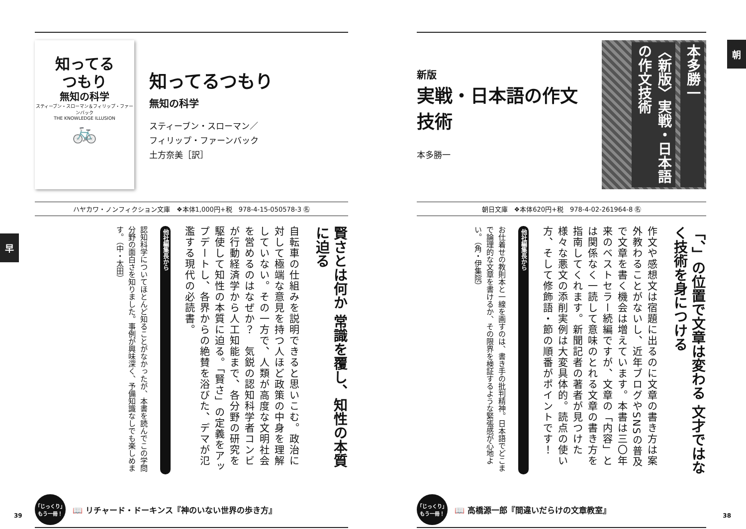朝
新版
実戦・日本語の作文技術
本多勝一
本多勝一
〈新版〉実戦・日本語の作文技術
朝日文庫　❖本体620円+税　978-4-02-261964-8 ㊔
「、」の位置で文章は変わる 文才ではなく技術を身につける
作文や感想文は宿題に出るのに文章の書き方は案外教わることがないし、近年ブログやSNSの普及で文章を書く機会は増えています。本書は三〇年来のベストセラー続編ですが、文章の「内容」とは関係なく一読して意味のとれる文章の書き方を指南してくれます。新聞記者の著者が見つけた様々な悪文の添削実例は大変具体的。読点の使い方、そして修飾語・節の順番がポイントです！
他社編集長から
お仕着せの教則本と一線を画すのは、書き手の批判精神。日本語でどこまで論理的な文章を書けるか、その限界を検証するような緊張感が心地よい。（角・伊集院）
「じっくり」もう一冊！
📖 高橋源一郎『間違いだらけの文章教室』
38
早
知ってる
つもり
無知の科学
スティーブン・スローマン＆フィリップ・ファーンバック
THE KNOWLEDGE ILLUSION
🚲
知ってるつもり
無知の科学
スティーブン・スローマン／
フィリップ・ファーンバック
土方奈美［訳］
ハヤカワ・ノンフィクション文庫　❖本体1,000円+税　978-4-15-050578-3 ㊔
賢さとは何か 常識を覆し、知性の本質に迫る
自転車の仕組みを説明できると思いこむ。政治に対して極端な意見を持つ人ほど政策の中身を理解していない。その一方で、人類が高度な文明社会を営めるのはなぜか？　気鋭の認知科学者コンビが行動経済学から人工知能まで、各分野の研究を駆使して知性の本質に迫る。「賢さ」の定義をアップデートし、各界からの絶賛を浴びた、デマが氾濫する現代の必読書。
他社編集長から
認知科学についてほとんど知ることがなかったが、本書を読んでこの学問分野の面白さを知りました。事例が興味深く、予備知識なしでも楽しめます。（中・太田）
「じっくり」もう一冊！
📖 リチャード・ドーキンス『神のいない世界の歩き方』
39